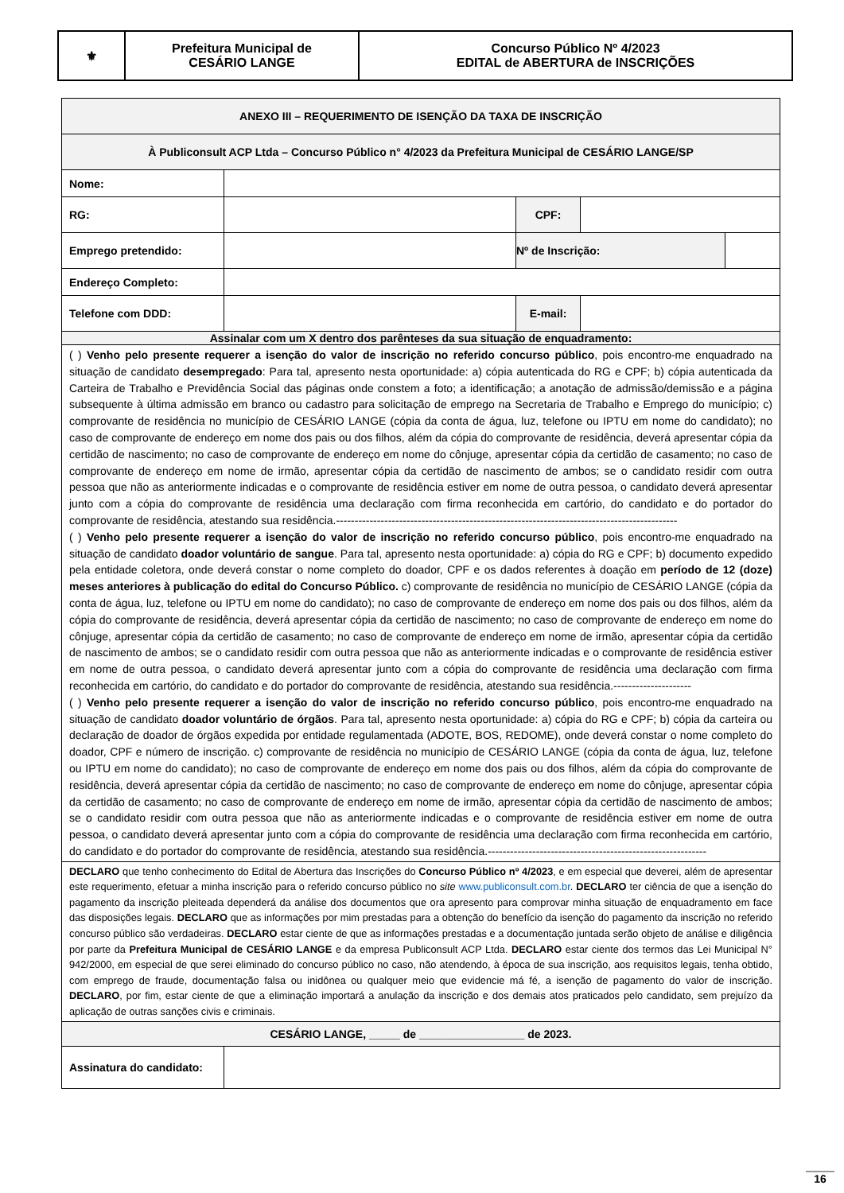| ⚜ | Prefeitura Municipal de CESÁRIO LANGE | Concurso Público Nº 4/2023 EDITAL de ABERTURA de INSCRIÇÕES |
| ANEXO III – REQUERIMENTO DE ISENÇÃO DA TAXA DE INSCRIÇÃO | | | | |
| À Publiconsult ACP Ltda – Concurso Público n° 4/2023 da Prefeitura Municipal de CESÁRIO LANGE/SP | | | | |
| Nome: | | | | |
| RG: | | CPF: | | |
| Emprego pretendido: | | Nº de Inscrição: | | |
| Endereço Completo: | | | | |
| Telefone com DDD: | | E-mail: | | |
| Assinalar com um X dentro dos parênteses da sua situação de enquadramento: | | | | |
| ( ) Venho pelo presente requerer a isenção do valor de inscrição no referido concurso público , pois encontro-me enquadrado na situação de candidato desempregado : Para tal, apresento nesta oportunidade: a) cópia autenticada do RG e CPF; b) cópia autenticada da Carteira de Trabalho e Previdência Social das páginas onde constem a foto; a identificação; a anotação de admissão/demissão e a página subsequente à última admissão em branco ou cadastro para solicitação de emprego na Secretaria de Trabalho e Emprego do município; c) comprovante de residência no município de CESÁRIO LANGE (cópia da conta de água, luz, telefone ou IPTU em nome do candidato); no caso de comprovante de endereço em nome dos pais ou dos filhos, além da cópia do comprovante de residência, deverá apresentar cópia da certidão de nascimento; no caso de comprovante de endereço em nome do cônjuge, apresentar cópia da certidão de casamento; no caso de comprovante de endereço em nome de irmão, apresentar cópia da certidão de nascimento de ambos; se o candidato residir com outra pessoa que não as anteriormente indicadas e o comprovante de residência estiver em nome de outra pessoa, o candidato deverá apresentar junto com a cópia do comprovante de residência uma declaração com firma reconhecida em cartório, do candidato e do portador do comprovante de residência, atestando sua residência.-------------------------------------------------------------------------------------------- ( ) Venho pelo presente requerer a isenção do valor de inscrição no referido concurso público , pois encontro-me enquadrado na situação de candidato doador voluntário de sangue . Para tal, apresento nesta oportunidade: a) cópia do RG e CPF; b) documento expedido pela entidade coletora, onde deverá constar o nome completo do doador, CPF e os dados referentes à doação em período de 12 (doze) meses anteriores à publicação do edital do Concurso Público. c) comprovante de residência no município de CESÁRIO LANGE (cópia da conta de água, luz, telefone ou IPTU em nome do candidato); no caso de comprovante de endereço em nome dos pais ou dos filhos, além da cópia do comprovante de residência, deverá apresentar cópia da certidão de nascimento; no caso de comprovante de endereço em nome do cônjuge, apresentar cópia da certidão de casamento; no caso de comprovante de endereço em nome de irmão, apresentar cópia da certidão de nascimento de ambos; se o candidato residir com outra pessoa que não as anteriormente indicadas e o comprovante de residência estiver em nome de outra pessoa, o candidato deverá apresentar junto com a cópia do comprovante de residência uma declaração com firma reconhecida em cartório, do candidato e do portador do comprovante de residência, atestando sua residência.--------------------- ( ) Venho pelo presente requerer a isenção do valor de inscrição no referido concurso público , pois encontro-me enquadrado na situação de candidato doador voluntário de órgãos . Para tal, apresento nesta oportunidade: a) cópia do RG e CPF; b) cópia da carteira ou declaração de doador de órgãos expedida por entidade regulamentada (ADOTE, BOS, REDOME), onde deverá constar o nome completo do doador, CPF e número de inscrição. c) comprovante de residência no município de CESÁRIO LANGE (cópia da conta de água, luz, telefone ou IPTU em nome do candidato); no caso de comprovante de endereço em nome dos pais ou dos filhos, além da cópia do comprovante de residência, deverá apresentar cópia da certidão de nascimento; no caso de comprovante de endereço em nome do cônjuge, apresentar cópia da certidão de casamento; no caso de comprovante de endereço em nome de irmão, apresentar cópia da certidão de nascimento de ambos; se o candidato residir com outra pessoa que não as anteriormente indicadas e o comprovante de residência estiver em nome de outra pessoa, o candidato deverá apresentar junto com a cópia do comprovante de residência uma declaração com firma reconhecida em cartório, do candidato e do portador do comprovante de residência, atestando sua residência.----------------------------------------------------------- | | | | |
| DECLARO que tenho conhecimento do Edital de Abertura das Inscrições do Concurso Público nº 4/2023 , e em especial que deverei, além de apresentar este requerimento, efetuar a minha inscrição para o referido concurso público no site www.publiconsult.com.br . DECLARO ter ciência de que a isenção do pagamento da inscrição pleiteada dependerá da análise dos documentos que ora apresento para comprovar minha situação de enquadramento em face das disposições legais. DECLARO que as informações por mim prestadas para a obtenção do benefício da isenção do pagamento da inscrição no referido concurso público são verdadeiras. DECLARO estar ciente de que as informações prestadas e a documentação juntada serão objeto de análise e diligência por parte da Prefeitura Municipal de CESÁRIO LANGE e da empresa Publiconsult ACP Ltda. DECLARO estar ciente dos termos das Lei Municipal N° 942/2000, em especial de que serei eliminado do concurso público no caso, não atendendo, à época de sua inscrição, aos requisitos legais, tenha obtido, com emprego de fraude, documentação falsa ou inidônea ou qualquer meio que evidencie má fé, a isenção de pagamento do valor de inscrição. DECLARO , por fim, estar ciente de que a eliminação importará a anulação da inscrição e dos demais atos praticados pelo candidato, sem prejuízo da aplicação de outras sanções civis e criminais. | | | | |
| CESÁRIO LANGE, _____ de _________________ de 2023. | | | | |
| Assinatura do candidato: | | | | |
16